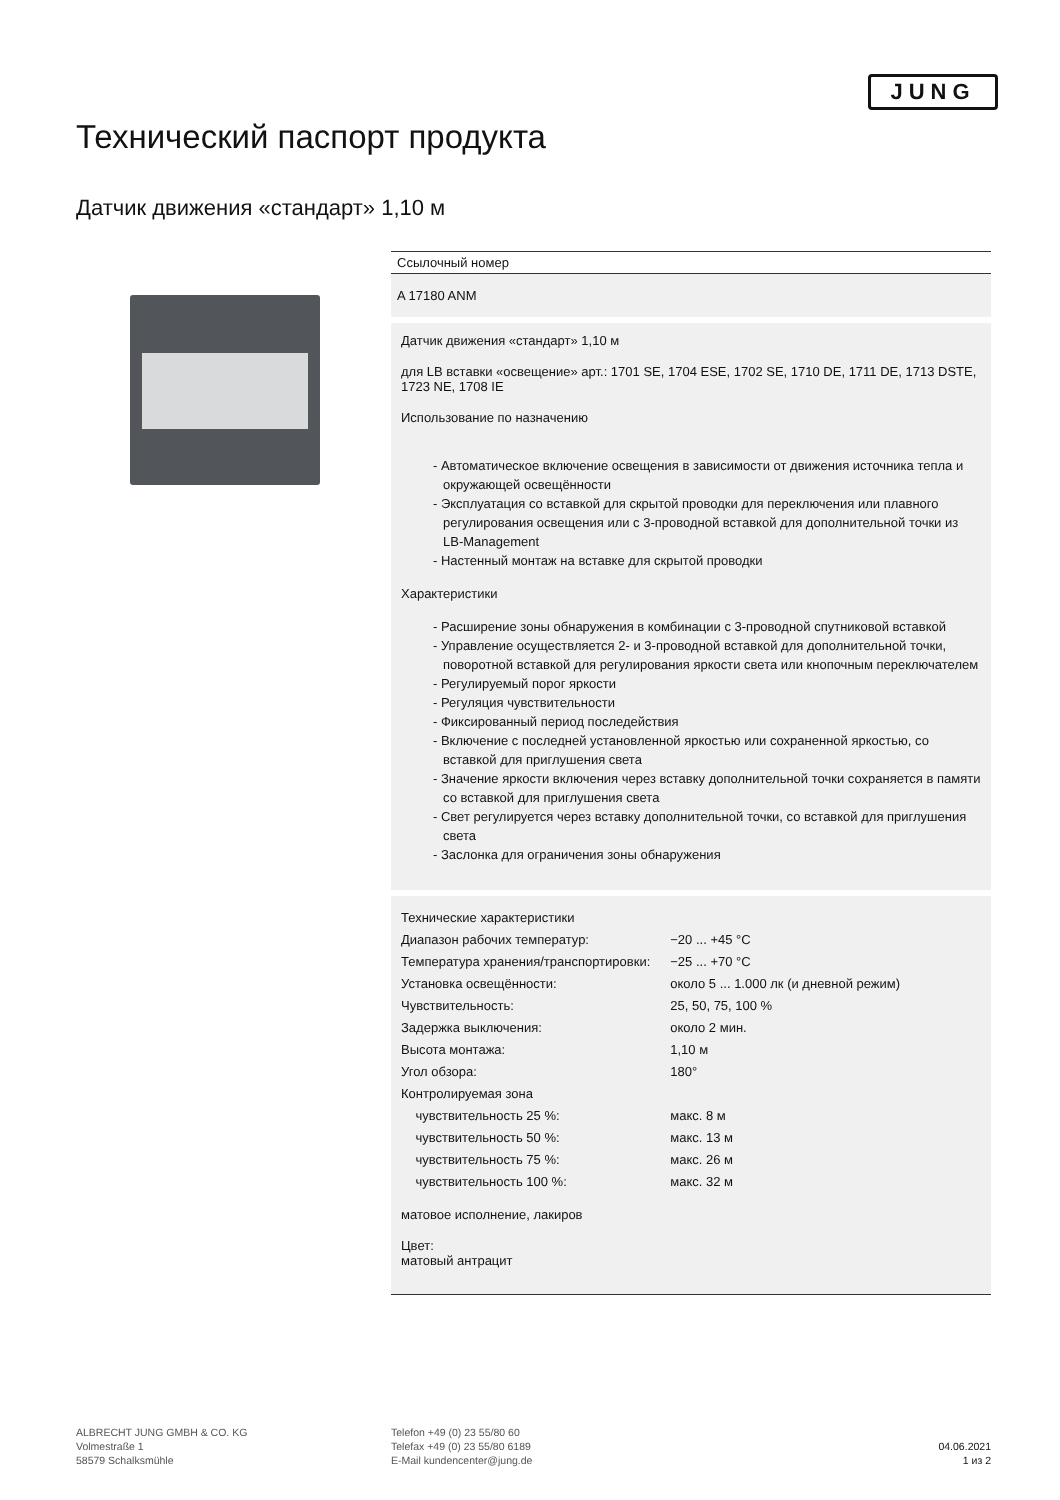JUNG
Технический паспорт продукта
Датчик движения «стандарт» 1,10 м
Ссылочный номер
A 17180 ANM
Датчик движения «стандарт» 1,10 м
для LB вставки «освещение» арт.: 1701 SE, 1704 ESE, 1702 SE, 1710 DE, 1711 DE, 1713 DSTE, 1723 NE, 1708 IE
Использование по назначению
- Автоматическое включение освещения в зависимости от движения источника тепла и окружающей освещённости
- Эксплуатация со вставкой для скрытой проводки для переключения или плавного регулирования освещения или с 3-проводной вставкой для дополнительной точки из LB-Management
- Настенный монтаж на вставке для скрытой проводки
Характеристики
- Расширение зоны обнаружения в комбинации с 3-проводной спутниковой вставкой
- Управление осуществляется 2- и 3-проводной вставкой для дополнительной точки, поворотной вставкой для регулирования яркости света или кнопочным переключателем
- Регулируемый порог яркости
- Регуляция чувствительности
- Фиксированный период последействия
- Включение с последней установленной яркостью или сохраненной яркостью, со вставкой для приглушения света
- Значение яркости включения через вставку дополнительной точки сохраняется в памяти со вставкой для приглушения света
- Свет регулируется через вставку дополнительной точки, со вставкой для приглушения света
- Заслонка для ограничения зоны обнаружения
| Технические характеристики | |
| Диапазон рабочих температур: | −20 ... +45 °C |
| Температура хранения/транспортировки: | −25 ... +70 °C |
| Установка освещённости: | около 5 ... 1.000 лк (и дневной режим) |
| Чувствительность: | 25, 50, 75, 100 % |
| Задержка выключения: | около 2 мин. |
| Высота монтажа: | 1,10 м |
| Угол обзора: | 180° |
| Контролируемая зона | |
| чувствительность 25 %: | макс. 8 м |
| чувствительность 50 %: | макс. 13 м |
| чувствительность 75 %: | макс. 26 м |
| чувствительность 100 %: | макс. 32 м |
матовое исполнение, лакиров
Цвет:
матовый антрацит
ALBRECHT JUNG GMBH & CO. KG
Volmestraße 1
58579 Schalksmühle
Telefon +49 (0) 23 55/80 60
Telefax +49 (0) 23 55/80 6189
E-Mail kundencenter@jung.de
04.06.2021
1 из 2